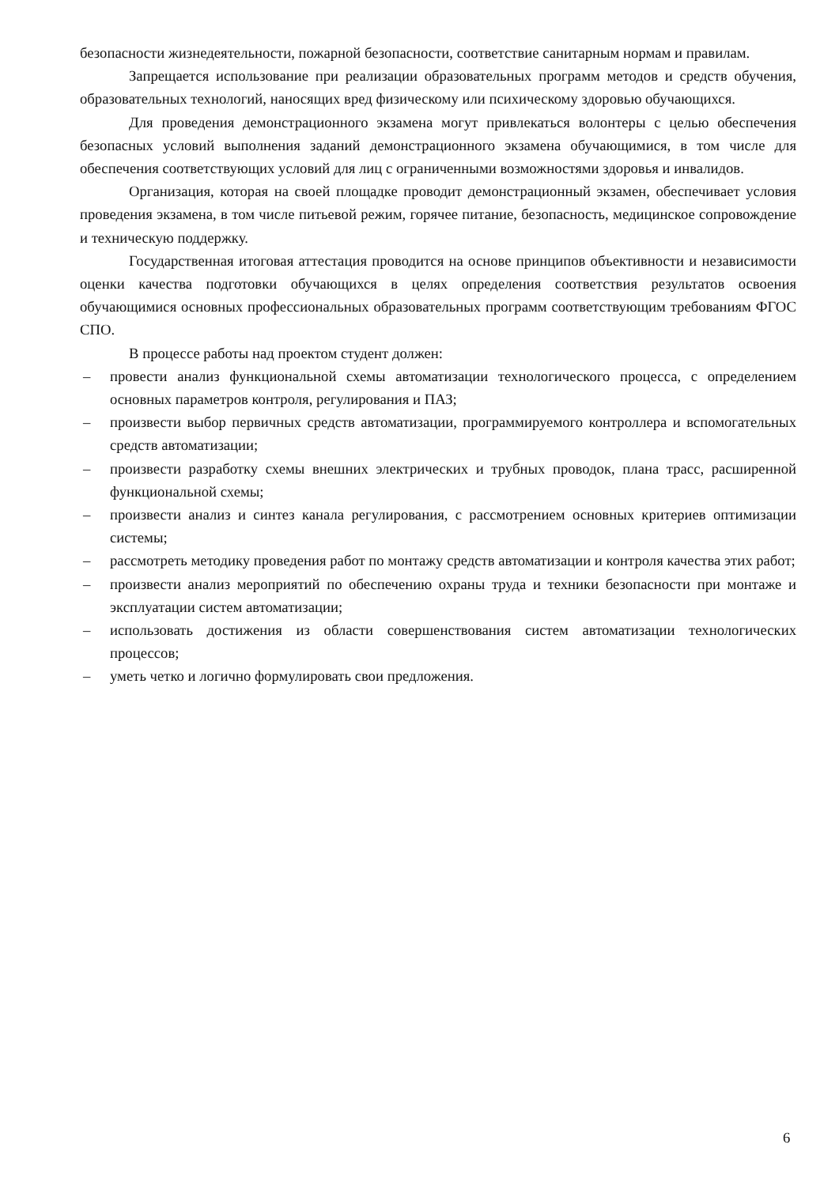безопасности жизнедеятельности, пожарной безопасности, соответствие санитарным нормам и правилам.
Запрещается использование при реализации образовательных программ методов и средств обучения, образовательных технологий, наносящих вред физическому или психическому здоровью обучающихся.
Для проведения демонстрационного экзамена могут привлекаться волонтеры с целью обеспечения безопасных условий выполнения заданий демонстрационного экзамена обучающимися, в том числе для обеспечения соответствующих условий для лиц с ограниченными возможностями здоровья и инвалидов.
Организация, которая на своей площадке проводит демонстрационный экзамен, обеспечивает условия проведения экзамена, в том числе питьевой режим, горячее питание, безопасность, медицинское сопровождение и техническую поддержку.
Государственная итоговая аттестация проводится на основе принципов объективности и независимости оценки качества подготовки обучающихся в целях определения соответствия результатов освоения обучающимися основных профессиональных образовательных программ соответствующим требованиям ФГОС СПО.
В процессе работы над проектом студент должен:
– провести анализ функциональной схемы автоматизации технологического процесса, с определением основных параметров контроля, регулирования и ПАЗ;
– произвести выбор первичных средств автоматизации, программируемого контроллера и вспомогательных средств автоматизации;
– произвести разработку схемы внешних электрических и трубных проводок, плана трасс, расширенной функциональной схемы;
– произвести анализ и синтез канала регулирования, с рассмотрением основных критериев оптимизации системы;
– рассмотреть методику проведения работ по монтажу средств автоматизации и контроля качества этих работ;
– произвести анализ мероприятий по обеспечению охраны труда и техники безопасности при монтаже и эксплуатации систем автоматизации;
– использовать достижения из области совершенствования систем автоматизации технологических процессов;
– уметь четко и логично формулировать свои предложения.
6